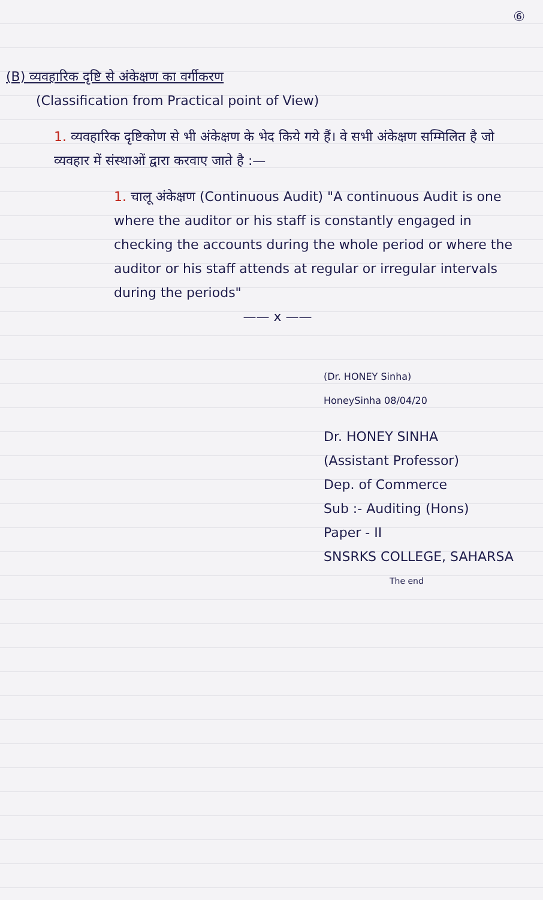⑥
(B) व्यवहारिक दृष्टि से अंकेक्षण का वर्गीकरण
(Classification from Practical point of View)
1. व्यवहारिक दृष्टिकोण से भी अंकेक्षण के भेद किये गये हैं। वे सभी अंकेक्षण सम्मिलित है जो व्यवहार में संस्थाओं द्वारा करवाए जाते है :—
1. चालू अंकेक्षण (Continuous Audit) "A continuous Audit is one where the auditor or his staff is constantly engaged in checking the accounts during the whole period or where the auditor or his staff attends at regular or irregular intervals during the periods"
—— x ——
(Dr. HONEY Sinha)
HoneySinha 08/04/20
Dr. HONEY SINHA
(Assistant Professor)
Dep. of Commerce
Sub :- Auditing (Hons)
Paper - II
SNSRKS COLLEGE, SAHARSA
The end